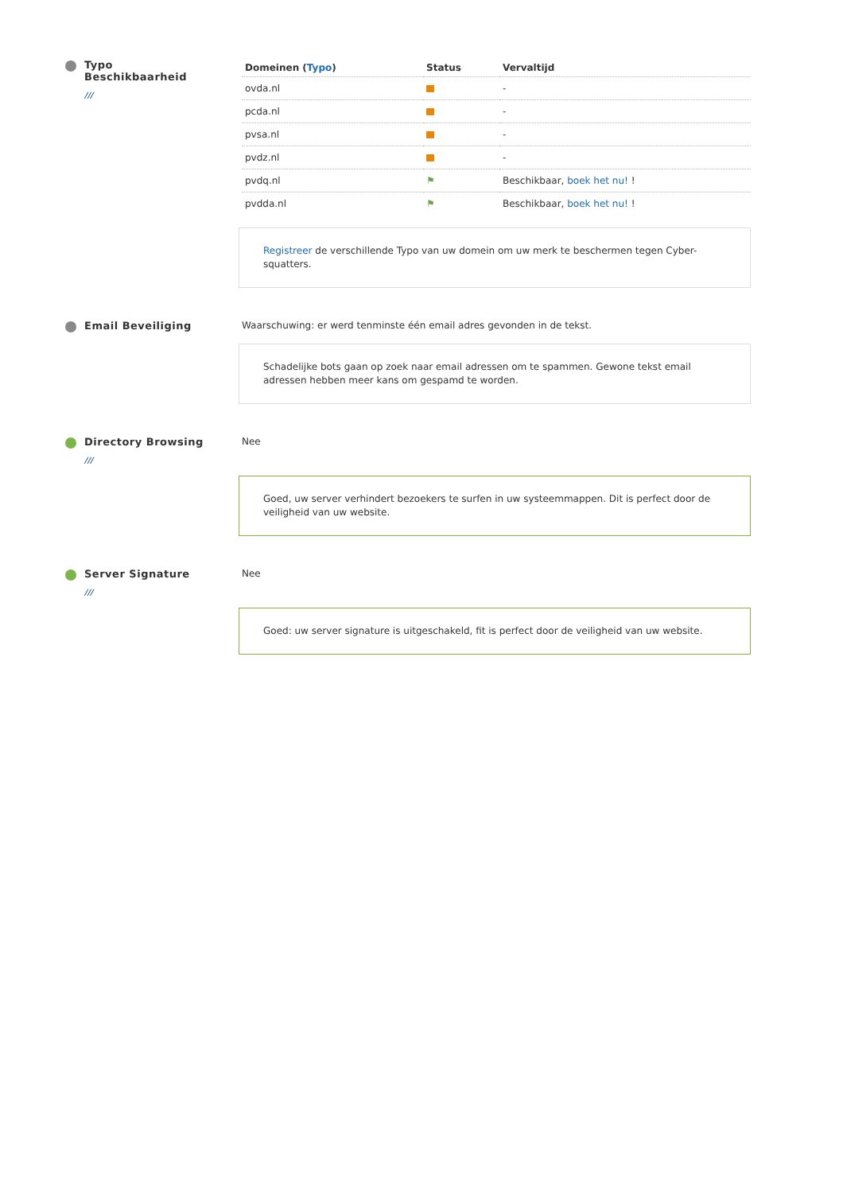Typo
Beschikbaarheid
///
| Domeinen ( Typo ) | Status | Vervaltijd |
| --- | --- | --- |
| ovda.nl | | - |
| pcda.nl | | - |
| pvsa.nl | | - |
| pvdz.nl | | - |
| pvdq.nl | ⚑ | Beschikbaar, boek het nu! ! |
| pvdda.nl | ⚑ | Beschikbaar, boek het nu! ! |
Registreer de verschillende Typo van uw domein om uw merk te beschermen tegen Cyber-squatters.
Email Beveiliging Waarschuwing: er werd tenminste één email adres gevonden in de tekst.
Schadelijke bots gaan op zoek naar email adressen om te spammen. Gewone tekst email adressen hebben meer kans om gespamd te worden.
Directory Browsing
///
Nee
Goed, uw server verhindert bezoekers te surfen in uw systeemmappen. Dit is perfect door de veiligheid van uw website.
Server Signature
///
Nee
Goed: uw server signature is uitgeschakeld, fit is perfect door de veiligheid van uw website.